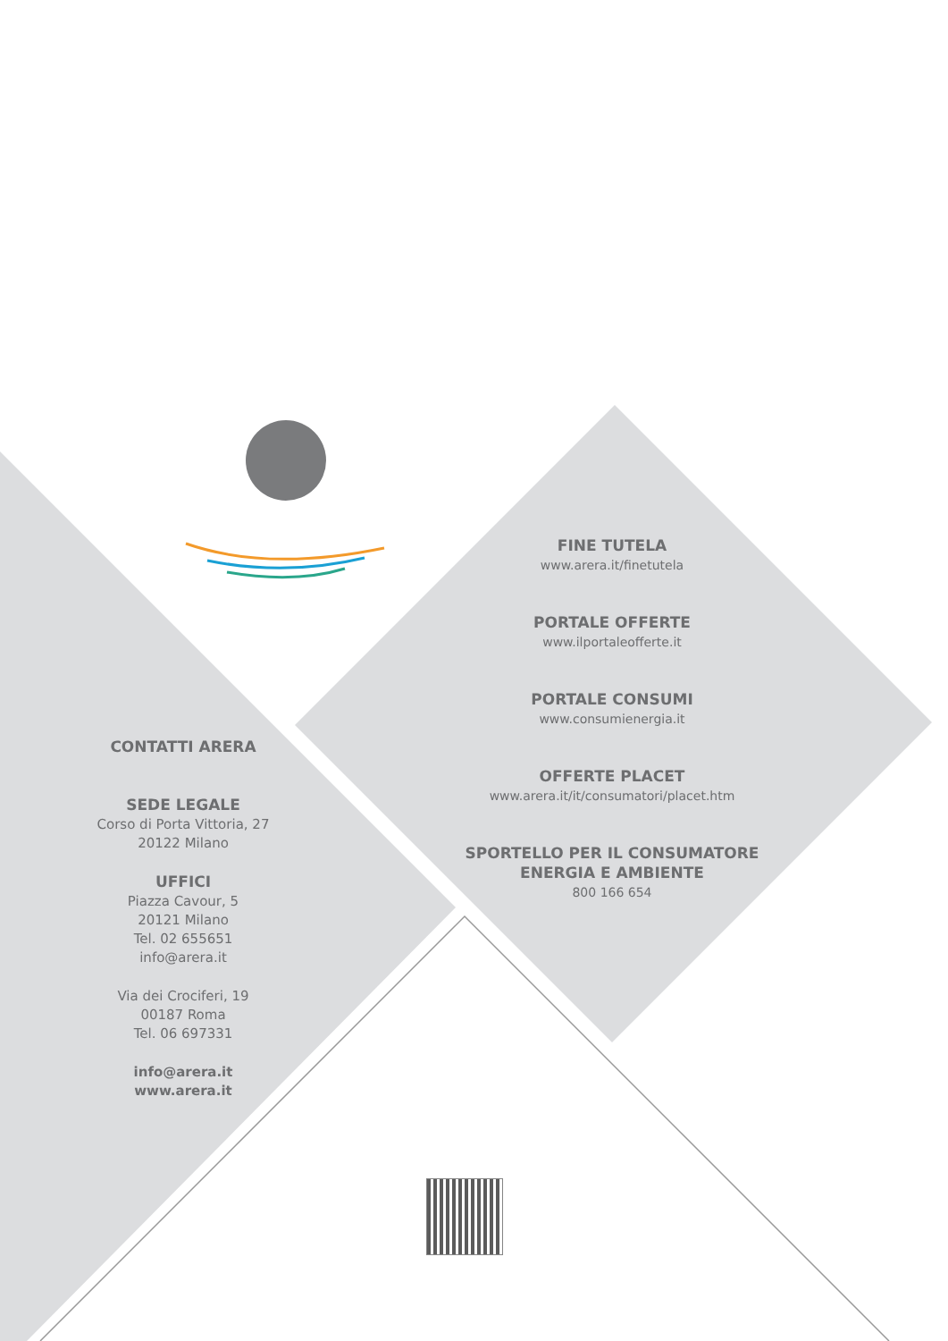CONTATTI ARERA
SEDE LEGALE
Corso di Porta Vittoria, 27
20122 Milano
UFFICI
Piazza Cavour, 5
20121 Milano
Tel. 02 655651
info@arera.it
Via dei Crociferi, 19
00187 Roma
Tel. 06 697331
info@arera.it
www.arera.it
FINE TUTELA
www.arera.it/finetutela
PORTALE OFFERTE
www.ilportaleofferte.it
PORTALE CONSUMI
www.consumienergia.it
OFFERTE PLACET
www.arera.it/it/consumatori/placet.htm
SPORTELLO PER IL CONSUMATORE
ENERGIA E AMBIENTE
800 166 654